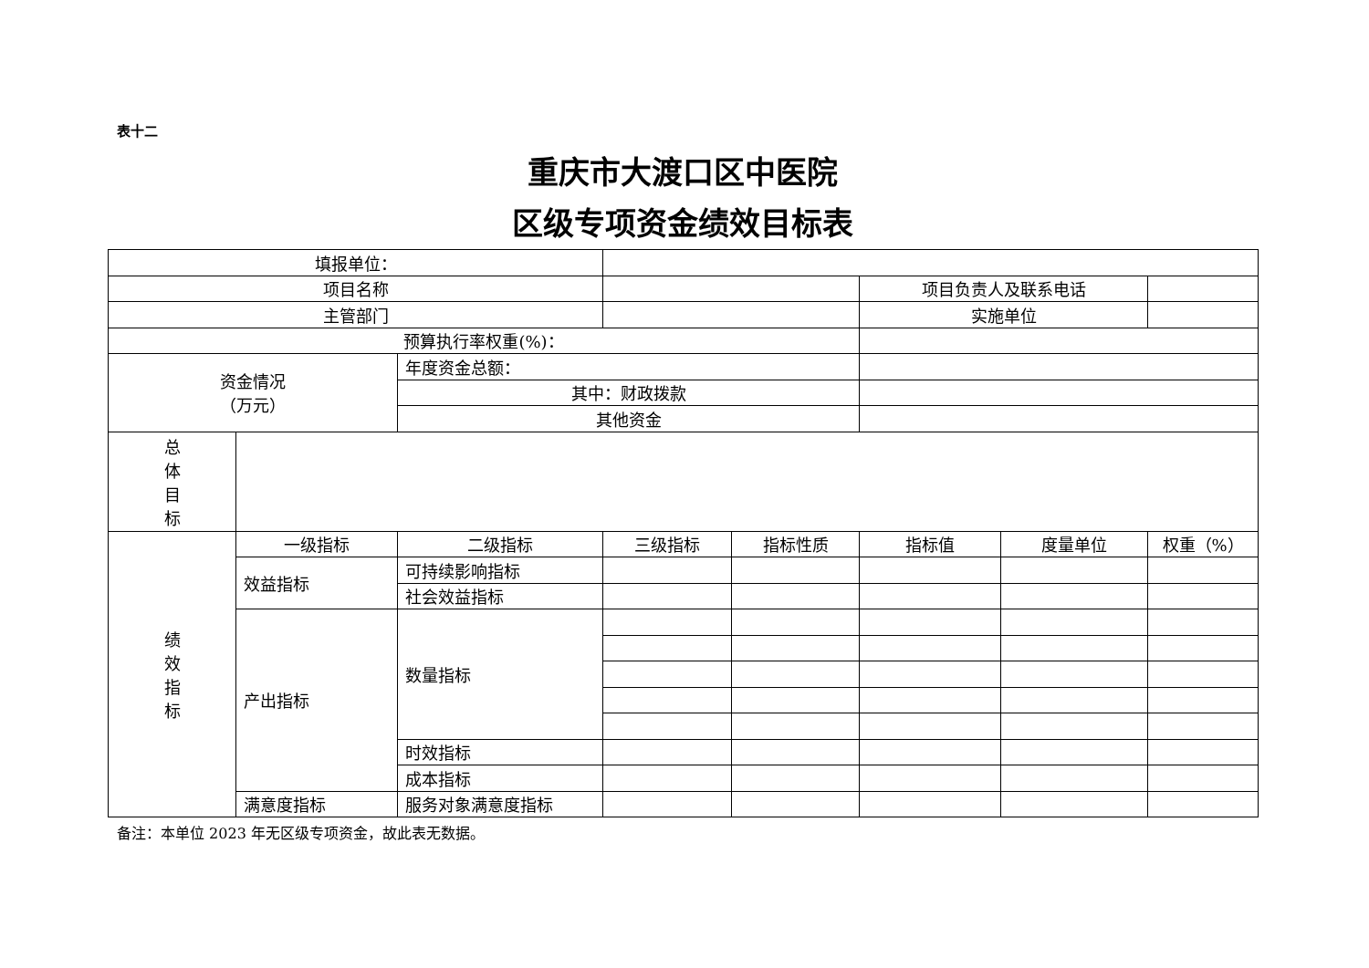表十二
重庆市大渡口区中医院
区级专项资金绩效目标表
| 填报单位： | | | | | | | |
| 项目名称 | | | | | 项目负责人及联系电话 | | |
| 主管部门 | | | | | 实施单位 | | |
| 预算执行率权重(%)： | | | | | | | |
| 资金情况 （万元） | | 年度资金总额： | | | | | |
| | | 其中：财政拨款 | | | | | |
| | | 其他资金 | | | | | |
| 总 体 目 标 | | | | | | | |
| 绩 效 指 标 | 一级指标 | 二级指标 | 三级指标 | 指标性质 | 指标值 | 度量单位 | 权重（%） |
| | 效益指标 | 可持续影响指标 | | | | | |
| | | 社会效益指标 | | | | | |
| | 产出指标 | 数量指标 | | | | | |
| | | 时效指标 | | | | | |
| | | 成本指标 | | | | | |
| | 满意度指标 | 服务对象满意度指标 | | | | | |
备注：本单位 2023 年无区级专项资金，故此表无数据。